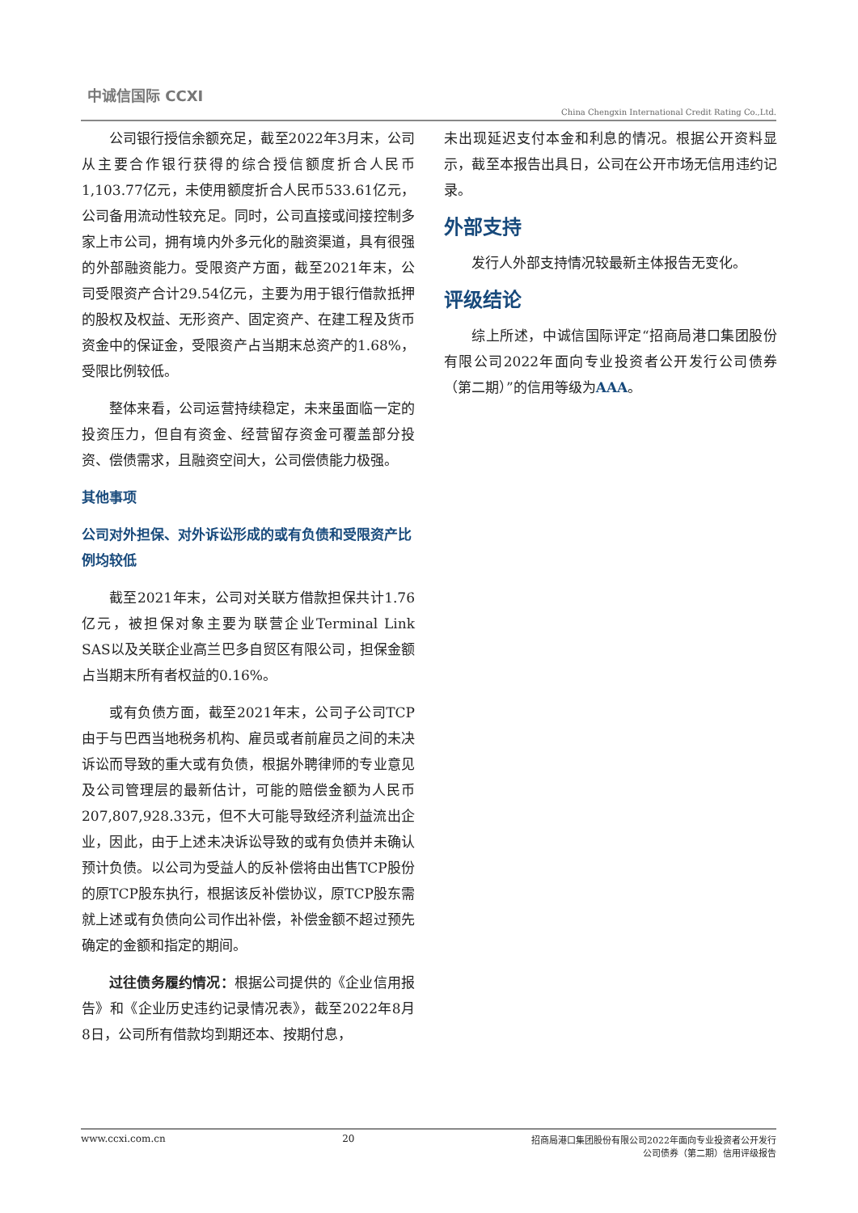中诚信国际 CCXI
China Chengxin International Credit Rating Co.,Ltd.
公司银行授信余额充足，截至2022年3月末，公司从主要合作银行获得的综合授信额度折合人民币1,103.77亿元，未使用额度折合人民币533.61亿元，公司备用流动性较充足。同时，公司直接或间接控制多家上市公司，拥有境内外多元化的融资渠道，具有很强的外部融资能力。受限资产方面，截至2021年末，公司受限资产合计29.54亿元，主要为用于银行借款抵押的股权及权益、无形资产、固定资产、在建工程及货币资金中的保证金，受限资产占当期末总资产的1.68%，受限比例较低。
整体来看，公司运营持续稳定，未来虽面临一定的投资压力，但自有资金、经营留存资金可覆盖部分投资、偿债需求，且融资空间大，公司偿债能力极强。
其他事项
公司对外担保、对外诉讼形成的或有负债和受限资产比例均较低
截至2021年末，公司对关联方借款担保共计1.76亿元，被担保对象主要为联营企业Terminal Link SAS以及关联企业高兰巴多自贸区有限公司，担保金额占当期末所有者权益的0.16%。
或有负债方面，截至2021年末，公司子公司TCP由于与巴西当地税务机构、雇员或者前雇员之间的未决诉讼而导致的重大或有负债，根据外聘律师的专业意见及公司管理层的最新估计，可能的赔偿金额为人民币207,807,928.33元，但不大可能导致经济利益流出企业，因此，由于上述未决诉讼导致的或有负债并未确认预计负债。以公司为受益人的反补偿将由出售TCP股份的原TCP股东执行，根据该反补偿协议，原TCP股东需就上述或有负债向公司作出补偿，补偿金额不超过预先确定的金额和指定的期间。
过往债务履约情况：根据公司提供的《企业信用报告》和《企业历史违约记录情况表》，截至2022年8月8日，公司所有借款均到期还本、按期付息，
未出现延迟支付本金和利息的情况。根据公开资料显示，截至本报告出具日，公司在公开市场无信用违约记录。
外部支持
发行人外部支持情况较最新主体报告无变化。
评级结论
综上所述，中诚信国际评定“招商局港口集团股份有限公司2022年面向专业投资者公开发行公司债券（第二期）”的信用等级为AAA。
www.ccxi.com.cn 20 招商局港口集团股份有限公司2022年面向专业投资者公开发行
公司债券（第二期）信用评级报告